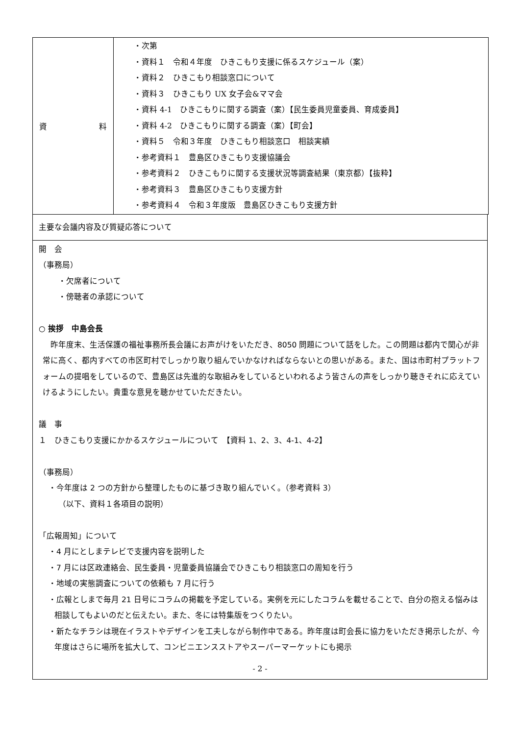| 資 料 | ・次第 ・資料１ 令和４年度 ひきこもり支援に係るスケジュール（案） ・資料２ ひきこもり相談窓口について ・資料３ ひきこもり UX 女子会&ママ会 ・資料 4-1 ひきこもりに関する調査（案）【民生委員児童委員、育成委員】 ・資料 4-2 ひきこもりに関する調査（案）【町会】 ・資料５ 令和３年度 ひきこもり相談窓口 相談実績 ・参考資料１ 豊島区ひきこもり支援協議会 ・参考資料２ ひきこもりに関する支援状況等調査結果（東京都）【抜粋】 ・参考資料３ 豊島区ひきこもり支援方針 ・参考資料４ 令和３年度版 豊島区ひきこもり支援方針 |
主要な会議内容及び質疑応答について
開　会
（事務局）
・欠席者について
・傍聴者の承認について
○ 挨拶　中島会長
　昨年度末、生活保護の福祉事務所長会議にお声がけをいただき、8050 問題について話をした。この問題は都内で関心が非常に高く、都内すべての市区町村でしっかり取り組んでいかなければならないとの思いがある。また、国は市町村プラットフォームの提唱をしているので、豊島区は先進的な取組みをしているといわれるよう皆さんの声をしっかり聴きそれに応えていけるようにしたい。貴重な意見を聴かせていただきたい。
議　事
１　ひきこもり支援にかかるスケジュールについて　【資料 1、2、3、4-1、4-2】
（事務局）
・今年度は 2 つの方針から整理したものに基づき取り組んでいく。（参考資料 3）
（以下、資料１各項目の説明）
「広報周知」について
・4 月にとしまテレビで支援内容を説明した
・7 月には区政連絡会、民生委員・児童委員協議会でひきこもり相談窓口の周知を行う
・地域の実態調査についての依頼も 7 月に行う
・広報としまで毎月 21 日号にコラムの掲載を予定している。実例を元にしたコラムを載せることで、自分の抱える悩みは相談してもよいのだと伝えたい。また、冬には特集版をつくりたい。
・新たなチラシは現在イラストやデザインを工夫しながら制作中である。昨年度は町会長に協力をいただき掲示したが、今年度はさらに場所を拡大して、コンビニエンスストアやスーパーマーケットにも掲示
- 2 -